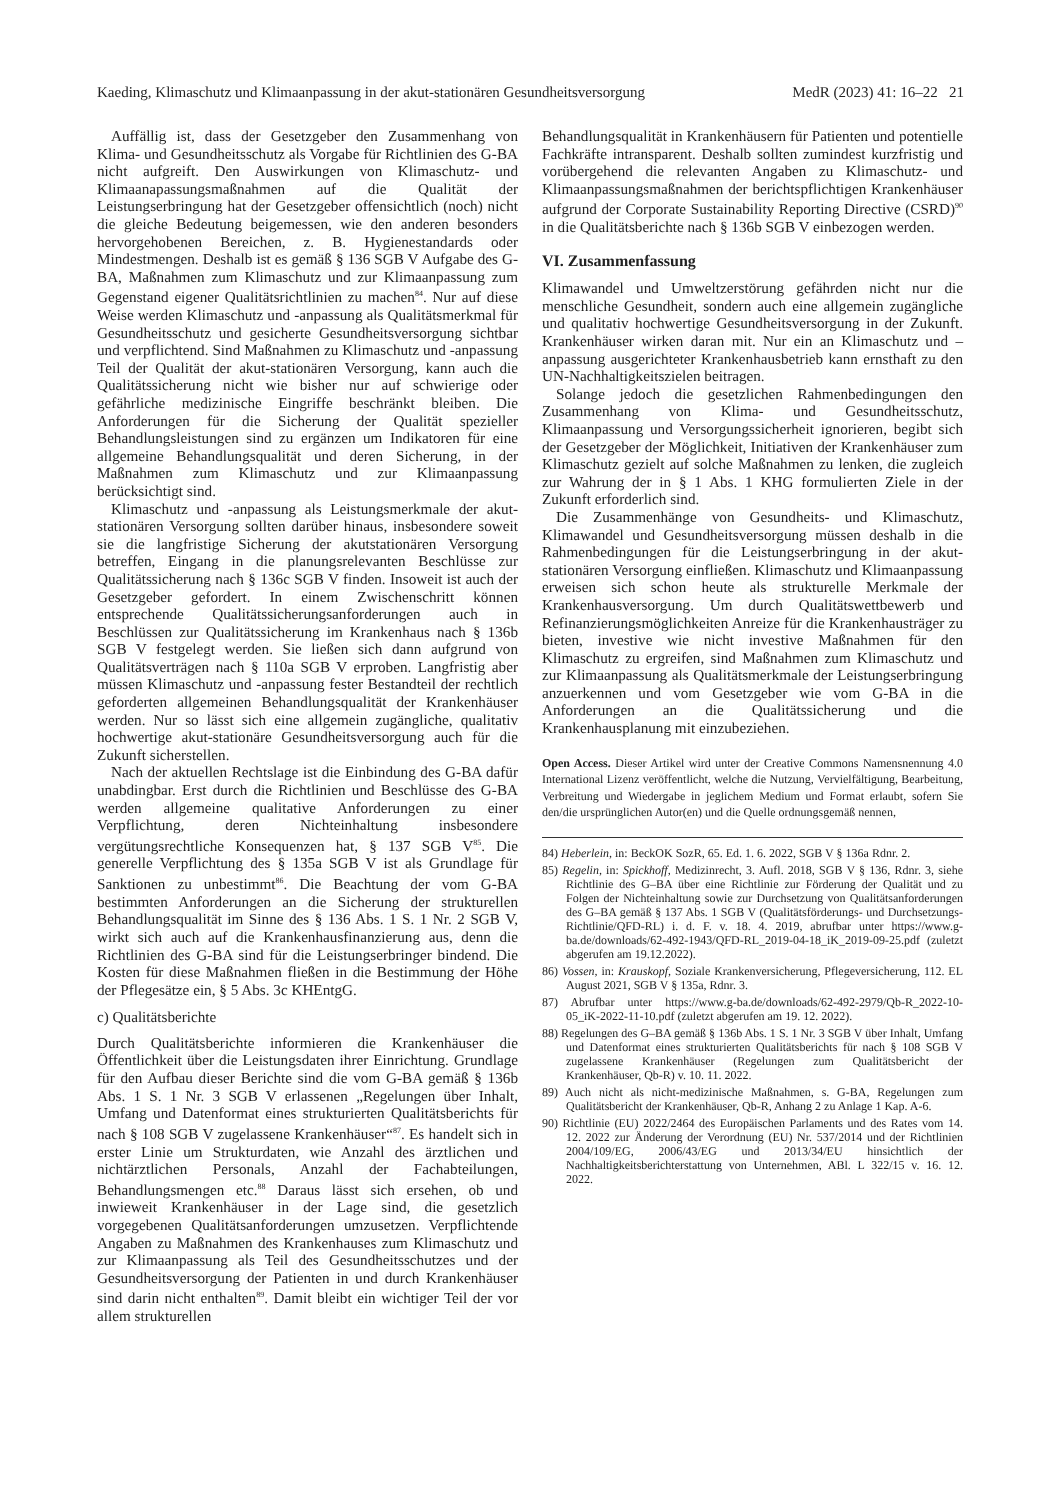Kaeding, Klimaschutz und Klimaanpassung in der akut-stationären Gesundheitsversorgung MedR (2023) 41: 16–22 21
Auffällig ist, dass der Gesetzgeber den Zusammenhang von Klima- und Gesundheitsschutz als Vorgabe für Richtlinien des G-BA nicht aufgreift. Den Auswirkungen von Klimaschutz- und Klimaanapassungsmaßnahmen auf die Qualität der Leistungserbringung hat der Gesetzgeber offensichtlich (noch) nicht die gleiche Bedeutung beigemessen, wie den anderen besonders hervorgehobenen Bereichen, z. B. Hygienestandards oder Mindestmengen. Deshalb ist es gemäß § 136 SGB V Aufgabe des G-BA, Maßnahmen zum Klimaschutz und zur Klimaanpassung zum Gegenstand eigener Qualitätsrichtlinien zu machen<sup>84</sup>. Nur auf diese Weise werden Klimaschutz und -anpassung als Qualitätsmerkmal für Gesundheitsschutz und gesicherte Gesundheitsversorgung sichtbar und verpflichtend. Sind Maßnahmen zu Klimaschutz und -anpassung Teil der Qualität der akut-stationären Versorgung, kann auch die Qualitätssicherung nicht wie bisher nur auf schwierige oder gefährliche medizinische Eingriffe beschränkt bleiben. Die Anforderungen für die Sicherung der Qualität spezieller Behandlungsleistungen sind zu ergänzen um Indikatoren für eine allgemeine Behandlungsqualität und deren Sicherung, in der Maßnahmen zum Klimaschutz und zur Klimaanpassung berücksichtigt sind.
Klimaschutz und -anpassung als Leistungsmerkmale der akut-stationären Versorgung sollten darüber hinaus, insbesondere soweit sie die langfristige Sicherung der akutstationären Versorgung betreffen, Eingang in die planungsrelevanten Beschlüsse zur Qualitätssicherung nach § 136c SGB V finden. Insoweit ist auch der Gesetzgeber gefordert. In einem Zwischenschritt können entsprechende Qualitätssicherungsanforderungen auch in Beschlüssen zur Qualitätssicherung im Krankenhaus nach § 136b SGB V festgelegt werden. Sie ließen sich dann aufgrund von Qualitätsverträgen nach § 110a SGB V erproben. Langfristig aber müssen Klimaschutz und -anpassung fester Bestandteil der rechtlich geforderten allgemeinen Behandlungsqualität der Krankenhäuser werden. Nur so lässt sich eine allgemein zugängliche, qualitativ hochwertige akut-stationäre Gesundheitsversorgung auch für die Zukunft sicherstellen.
Nach der aktuellen Rechtslage ist die Einbindung des G-BA dafür unabdingbar. Erst durch die Richtlinien und Beschlüsse des G-BA werden allgemeine qualitative Anforderungen zu einer Verpflichtung, deren Nichteinhaltung insbesondere vergütungsrechtliche Konsequenzen hat, § 137 SGB V<sup>85</sup>. Die generelle Verpflichtung des § 135a SGB V ist als Grundlage für Sanktionen zu unbestimmt<sup>86</sup>. Die Beachtung der vom G-BA bestimmten Anforderungen an die Sicherung der strukturellen Behandlungsqualität im Sinne des § 136 Abs. 1 S. 1 Nr. 2 SGB V, wirkt sich auch auf die Krankenhausfinanzierung aus, denn die Richtlinien des G-BA sind für die Leistungserbringer bindend. Die Kosten für diese Maßnahmen fließen in die Bestimmung der Höhe der Pflegesätze ein, § 5 Abs. 3c KHEntgG.
c) Qualitätsberichte
Durch Qualitätsberichte informieren die Krankenhäuser die Öffentlichkeit über die Leistungsdaten ihrer Einrichtung. Grundlage für den Aufbau dieser Berichte sind die vom G-BA gemäß § 136b Abs. 1 S. 1 Nr. 3 SGB V erlassenen „Regelungen über Inhalt, Umfang und Datenformat eines strukturierten Qualitätsberichts für nach § 108 SGB V zugelassene Krankenhäuser“<sup>87</sup>. Es handelt sich in erster Linie um Strukturdaten, wie Anzahl des ärztlichen und nichtärztlichen Personals, Anzahl der Fachabteilungen, Behandlungsmengen etc.<sup>88</sup> Daraus lässt sich ersehen, ob und inwieweit Krankenhäuser in der Lage sind, die gesetzlich vorgegebenen Qualitätsanforderungen umzusetzen. Verpflichtende Angaben zu Maßnahmen des Krankenhauses zum Klimaschutz und zur Klimaanpassung als Teil des Gesundheitsschutzes und der Gesundheitsversorgung der Patienten in und durch Krankenhäuser sind darin nicht enthalten<sup>89</sup>. Damit bleibt ein wichtiger Teil der vor allem strukturellen
Behandlungsqualität in Krankenhäusern für Patienten und potentielle Fachkräfte intransparent. Deshalb sollten zumindest kurzfristig und vorübergehend die relevanten Angaben zu Klimaschutz- und Klimaanpassungsmaßnahmen der berichtspflichtigen Krankenhäuser aufgrund der Corporate Sustainability Reporting Directive (CSRD)<sup>90</sup> in die Qualitätsberichte nach § 136b SGB V einbezogen werden.
VI. Zusammenfassung
Klimawandel und Umweltzerstörung gefährden nicht nur die menschliche Gesundheit, sondern auch eine allgemein zugängliche und qualitativ hochwertige Gesundheitsversorgung in der Zukunft. Krankenhäuser wirken daran mit. Nur ein an Klimaschutz und – anpassung ausgerichteter Krankenhausbetrieb kann ernsthaft zu den UN-Nachhaltigkeitszielen beitragen.
Solange jedoch die gesetzlichen Rahmenbedingungen den Zusammenhang von Klima- und Gesundheitsschutz, Klimaanpassung und Versorgungssicherheit ignorieren, begibt sich der Gesetzgeber der Möglichkeit, Initiativen der Krankenhäuser zum Klimaschutz gezielt auf solche Maßnahmen zu lenken, die zugleich zur Wahrung der in § 1 Abs. 1 KHG formulierten Ziele in der Zukunft erforderlich sind.
Die Zusammenhänge von Gesundheits- und Klimaschutz, Klimawandel und Gesundheitsversorgung müssen deshalb in die Rahmenbedingungen für die Leistungserbringung in der akut-stationären Versorgung einfließen. Klimaschutz und Klimaanpassung erweisen sich schon heute als strukturelle Merkmale der Krankenhausversorgung. Um durch Qualitätswettbewerb und Refinanzierungsmöglichkeiten Anreize für die Krankenhausträger zu bieten, investive wie nicht investive Maßnahmen für den Klimaschutz zu ergreifen, sind Maßnahmen zum Klimaschutz und zur Klimaanpassung als Qualitätsmerkmale der Leistungserbringung anzuerkennen und vom Gesetzgeber wie vom G-BA in die Anforderungen an die Qualitätssicherung und die Krankenhausplanung mit einzubeziehen.
Open Access. Dieser Artikel wird unter der Creative Commons Namensnennung 4.0 International Lizenz veröffentlicht, welche die Nutzung, Vervielfältigung, Bearbeitung, Verbreitung und Wiedergabe in jeglichem Medium und Format erlaubt, sofern Sie den/die ursprünglichen Autor(en) und die Quelle ordnungsgemäß nennen,
84) Heberlein, in: BeckOK SozR, 65. Ed. 1. 6. 2022, SGB V § 136a Rdnr. 2.
85) Regelin, in: Spickhoff, Medizinrecht, 3. Aufl. 2018, SGB V § 136, Rdnr. 3, siehe Richtlinie des G–BA über eine Richtlinie zur Förderung der Qualität und zu Folgen der Nichteinhaltung sowie zur Durchsetzung von Qualitätsanforderungen des G–BA gemäß § 137 Abs. 1 SGB V (Qualitätsförderungs- und Durchsetzungs-Richtlinie/QFD-RL) i. d. F. v. 18. 4. 2019, abrufbar unter https://www.g-ba.de/downloads/62-492-1943/QFD-RL_2019-04-18_iK_2019-09-25.pdf (zuletzt abgerufen am 19.12.2022).
86) Vossen, in: Krauskopf, Soziale Krankenversicherung, Pflegeversicherung, 112. EL August 2021, SGB V § 135a, Rdnr. 3.
87) Abrufbar unter https://www.g-ba.de/downloads/62-492-2979/Qb-R_2022-10-05_iK-2022-11-10.pdf (zuletzt abgerufen am 19. 12. 2022).
88) Regelungen des G–BA gemäß § 136b Abs. 1 S. 1 Nr. 3 SGB V über Inhalt, Umfang und Datenformat eines strukturierten Qualitätsberichts für nach § 108 SGB V zugelassene Krankenhäuser (Regelungen zum Qualitätsbericht der Krankenhäuser, Qb-R) v. 10. 11. 2022.
89) Auch nicht als nicht-medizinische Maßnahmen, s. G-BA, Regelungen zum Qualitätsbericht der Krankenhäuser, Qb-R, Anhang 2 zu Anlage 1 Kap. A-6.
90) Richtlinie (EU) 2022/2464 des Europäischen Parlaments und des Rates vom 14. 12. 2022 zur Änderung der Verordnung (EU) Nr. 537/2014 und der Richtlinien 2004/109/EG, 2006/43/EG und 2013/34/EU hinsichtlich der Nachhaltigkeitsberichterstattung von Unternehmen, ABl. L 322/15 v. 16. 12. 2022.